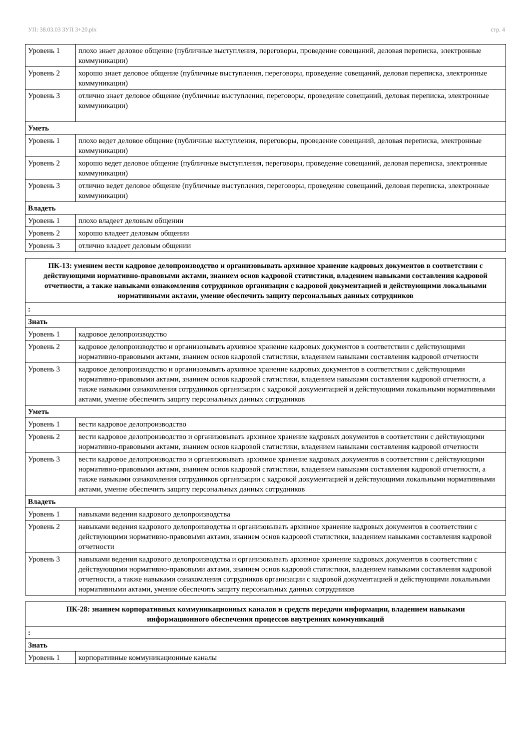УП: 38.03.03 ЗУП 3+20.plx стр. 4
| Уровень 1 | плохо знает деловое общение (публичные выступления, переговоры, проведение совещаний, деловая переписка, электронные коммуникации) |
| Уровень 2 | хорошо знает деловое общение (публичные выступления, переговоры, проведение совещаний, деловая переписка, электронные коммуникации) |
| Уровень 3 | отлично знает деловое общение (публичные выступления, переговоры, проведение совещаний, деловая переписка, электронные коммуникации) |
| Уметь | |
| Уровень 1 | плохо ведет деловое общение (публичные выступления, переговоры, проведение совещаний, деловая переписка, электронные коммуникации) |
| Уровень 2 | хорошо ведет деловое общение (публичные выступления, переговоры, проведение совещаний, деловая переписка, электронные коммуникации) |
| Уровень 3 | отлично ведет деловое общение (публичные выступления, переговоры, проведение совещаний, деловая переписка, электронные коммуникации) |
| Владеть | |
| Уровень 1 | плохо владеет деловым общении |
| Уровень 2 | хорошо владеет деловым общении |
| Уровень 3 | отлично владеет деловым общении |
| ПК-13: умением вести кадровое делопроизводство и организовывать архивное хранение кадровых документов в соответствии с действующими нормативно-правовыми актами, знанием основ кадровой статистики, владением навыками составления кадровой отчетности, а также навыками ознакомления сотрудников организации с кадровой документацией и действующими локальными нормативными актами, умение обеспечить защиту персональных данных сотрудников | |
| : | |
| Знать | |
| Уровень 1 | кадровое делопроизводство |
| Уровень 2 | кадровое делопроизводство и организовывать архивное хранение кадровых документов в соответствии с действующими нормативно-правовыми актами, знанием основ кадровой статистики, владением навыками составления кадровой отчетности |
| Уровень 3 | кадровое делопроизводство и организовывать архивное хранение кадровых документов в соответствии с действующими нормативно-правовыми актами, знанием основ кадровой статистики, владением навыками составления кадровой отчетности, а также навыками ознакомления сотрудников организации с кадровой документацией и действующими локальными нормативными актами, умение обеспечить защиту персональных данных сотрудников |
| Уметь | |
| Уровень 1 | вести кадровое делопроизводство |
| Уровень 2 | вести кадровое делопроизводство и организовывать архивное хранение кадровых документов в соответствии с действующими нормативно-правовыми актами, знанием основ кадровой статистики, владением навыками составления кадровой отчетности |
| Уровень 3 | вести кадровое делопроизводство и организовывать архивное хранение кадровых документов в соответствии с действующими нормативно-правовыми актами, знанием основ кадровой статистики, владением навыками составления кадровой отчетности, а также навыками ознакомления сотрудников организации с кадровой документацией и действующими локальными нормативными актами, умение обеспечить защиту персональных данных сотрудников |
| Владеть | |
| Уровень 1 | навыками ведения кадрового делопроизводства |
| Уровень 2 | навыками ведения кадрового делопроизводства и организовывать архивное хранение кадровых документов в соответствии с действующими нормативно-правовыми актами, знанием основ кадровой статистики, владением навыками составления кадровой отчетности |
| Уровень 3 | навыками ведения кадрового делопроизводства и организовывать архивное хранение кадровых документов в соответствии с действующими нормативно-правовыми актами, знанием основ кадровой статистики, владением навыками составления кадровой отчетности, а также навыками ознакомления сотрудников организации с кадровой документацией и действующими локальными нормативными актами, умение обеспечить защиту персональных данных сотрудников |
| ПК-28: знанием корпоративных коммуникационных каналов и средств передачи информации, владением навыками информационного обеспечения процессов внутренних коммуникаций | |
| : | |
| Знать | |
| Уровень 1 | корпоративные коммуникационные каналы |